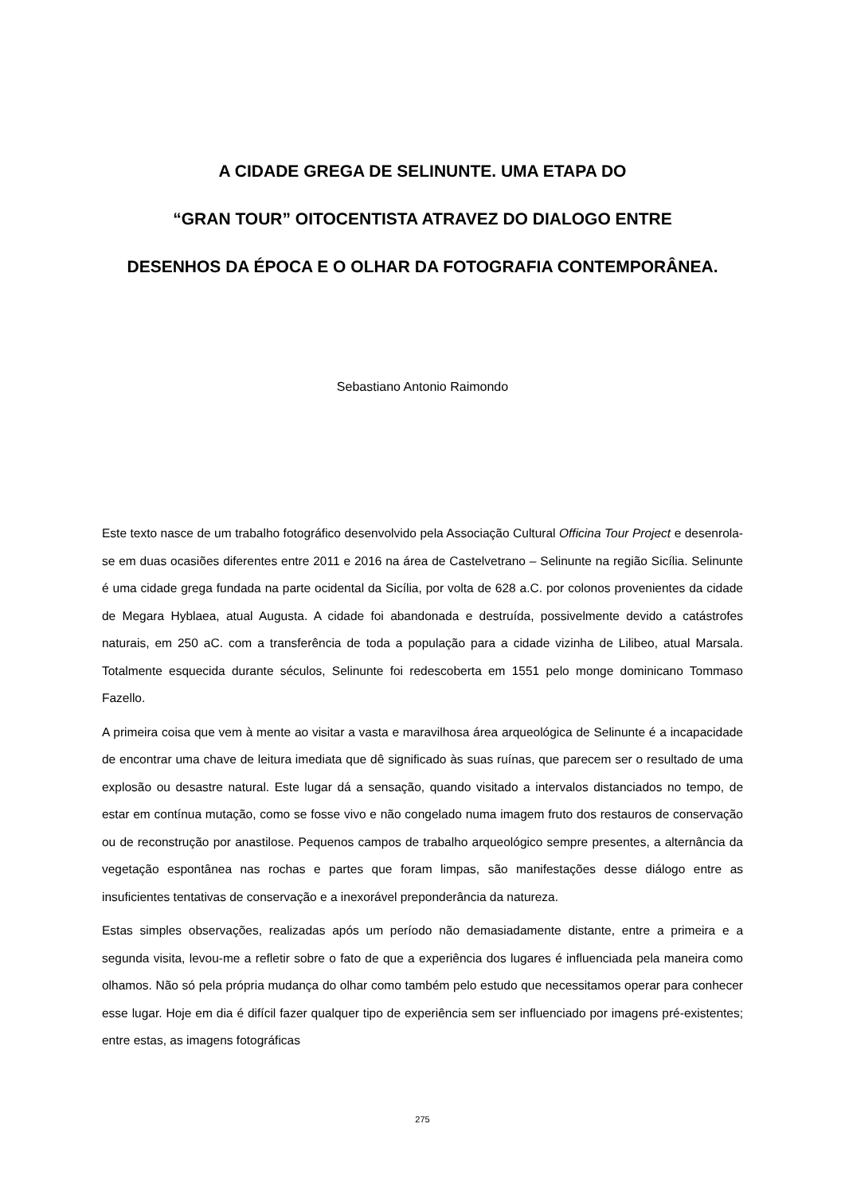A CIDADE GREGA DE SELINUNTE. UMA ETAPA DO
“GRAN TOUR” OITOCENTISTA ATRAVEZ DO DIALOGO ENTRE
DESENHOS DA ÉPOCA E O OLHAR DA FOTOGRAFIA CONTEMPORÂNEA.
Sebastiano Antonio Raimondo
Este texto nasce de um trabalho fotográfico desenvolvido pela Associação Cultural Officina Tour Project e desenrola-se em duas ocasiões diferentes entre 2011 e 2016 na área de Castelvetrano – Selinunte na região Sicília. Selinunte é uma cidade grega fundada na parte ocidental da Sicília, por volta de 628 a.C. por colonos provenientes da cidade de Megara Hyblaea, atual Augusta. A cidade foi abandonada e destruída, possivelmente devido a catástrofes naturais, em 250 aC. com a transferência de toda a população para a cidade vizinha de Lilibeo, atual Marsala. Totalmente esquecida durante séculos, Selinunte foi redescoberta em 1551 pelo monge dominicano Tommaso Fazello.
A primeira coisa que vem à mente ao visitar a vasta e maravilhosa área arqueológica de Selinunte é a incapacidade de encontrar uma chave de leitura imediata que dê significado às suas ruínas, que parecem ser o resultado de uma explosão ou desastre natural. Este lugar dá a sensação, quando visitado a intervalos distanciados no tempo, de estar em contínua mutação, como se fosse vivo e não congelado numa imagem fruto dos restauros de conservação ou de reconstrução por anastilose. Pequenos campos de trabalho arqueológico sempre presentes, a alternância da vegetação espontânea nas rochas e partes que foram limpas, são manifestações desse diálogo entre as insuficientes tentativas de conservação e a inexorável preponderância da natureza.
Estas simples observações, realizadas após um período não demasiadamente distante, entre a primeira e a segunda visita, levou-me a refletir sobre o fato de que a experiência dos lugares é influenciada pela maneira como olhamos. Não só pela própria mudança do olhar como também pelo estudo que necessitamos operar para conhecer esse lugar. Hoje em dia é difícil fazer qualquer tipo de experiência sem ser influenciado por imagens pré-existentes; entre estas, as imagens fotográficas
275